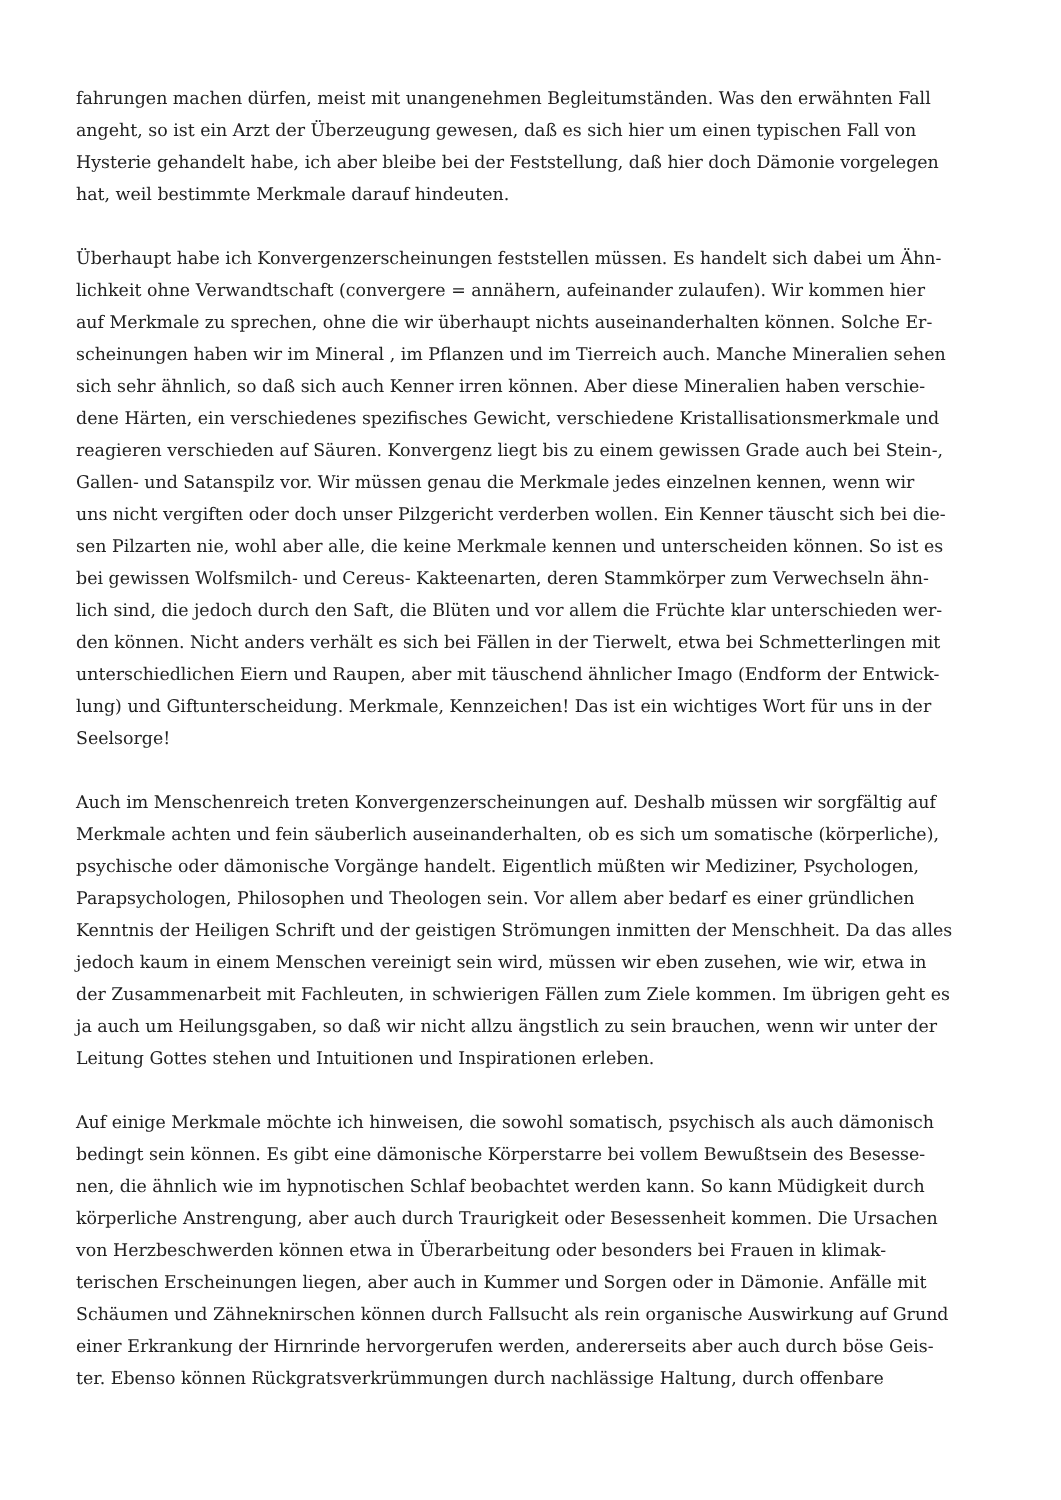fahrungen machen dürfen, meist mit unangenehmen Begleitumständen. Was den erwähnten Fall
angeht, so ist ein Arzt der Überzeugung gewesen, daß es sich hier um einen typischen Fall von
Hysterie gehandelt habe, ich aber bleibe bei der Feststellung, daß hier doch Dämonie vorgelegen
hat, weil bestimmte Merkmale darauf hindeuten.
Überhaupt habe ich Konvergenzerscheinungen feststellen müssen. Es handelt sich dabei um Ähn-
lichkeit ohne Verwandtschaft (convergere = annähern, aufeinander zulaufen). Wir kommen hier
auf Merkmale zu sprechen, ohne die wir überhaupt nichts auseinanderhalten können. Solche Er-
scheinungen haben wir im Mineral , im Pflanzen und im Tierreich auch. Manche Mineralien sehen
sich sehr ähnlich, so daß sich auch Kenner irren können. Aber diese Mineralien haben verschie-
dene Härten, ein verschiedenes spezifisches Gewicht, verschiedene Kristallisationsmerkmale und
reagieren verschieden auf Säuren. Konvergenz liegt bis zu einem gewissen Grade auch bei Stein-,
Gallen- und Satanspilz vor. Wir müssen genau die Merkmale jedes einzelnen kennen, wenn wir
uns nicht vergiften oder doch unser Pilzgericht verderben wollen. Ein Kenner täuscht sich bei die-
sen Pilzarten nie, wohl aber alle, die keine Merkmale kennen und unterscheiden können. So ist es
bei gewissen Wolfsmilch- und Cereus- Kakteenarten, deren Stammkörper zum Verwechseln ähn-
lich sind, die jedoch durch den Saft, die Blüten und vor allem die Früchte klar unterschieden wer-
den können. Nicht anders verhält es sich bei Fällen in der Tierwelt, etwa bei Schmetterlingen mit
unterschiedlichen Eiern und Raupen, aber mit täuschend ähnlicher Imago (Endform der Entwick-
lung) und Giftunterscheidung. Merkmale, Kennzeichen! Das ist ein wichtiges Wort für uns in der
Seelsorge!
Auch im Menschenreich treten Konvergenzerscheinungen auf. Deshalb müssen wir sorgfältig auf
Merkmale achten und fein säuberlich auseinanderhalten, ob es sich um somatische (körperliche),
psychische oder dämonische Vorgänge handelt. Eigentlich müßten wir Mediziner, Psychologen,
Parapsychologen, Philosophen und Theologen sein. Vor allem aber bedarf es einer gründlichen
Kenntnis der Heiligen Schrift und der geistigen Strömungen inmitten der Menschheit. Da das alles
jedoch kaum in einem Menschen vereinigt sein wird, müssen wir eben zusehen, wie wir, etwa in
der Zusammenarbeit mit Fachleuten, in schwierigen Fällen zum Ziele kommen. Im übrigen geht es
ja auch um Heilungsgaben, so daß wir nicht allzu ängstlich zu sein brauchen, wenn wir unter der
Leitung Gottes stehen und Intuitionen und Inspirationen erleben.
Auf einige Merkmale möchte ich hinweisen, die sowohl somatisch, psychisch als auch dämonisch
bedingt sein können. Es gibt eine dämonische Körperstarre bei vollem Bewußtsein des Besesse-
nen, die ähnlich wie im hypnotischen Schlaf beobachtet werden kann. So kann Müdigkeit durch
körperliche Anstrengung, aber auch durch Traurigkeit oder Besessenheit kommen. Die Ursachen
von Herzbeschwerden können etwa in Überarbeitung oder besonders bei Frauen in klimak-
terischen Erscheinungen liegen, aber auch in Kummer und Sorgen oder in Dämonie. Anfälle mit
Schäumen und Zähneknirschen können durch Fallsucht als rein organische Auswirkung auf Grund
einer Erkrankung der Hirnrinde hervorgerufen werden, andererseits aber auch durch böse Geis-
ter. Ebenso können Rückgratsverkrümmungen durch nachlässige Haltung, durch offenbare